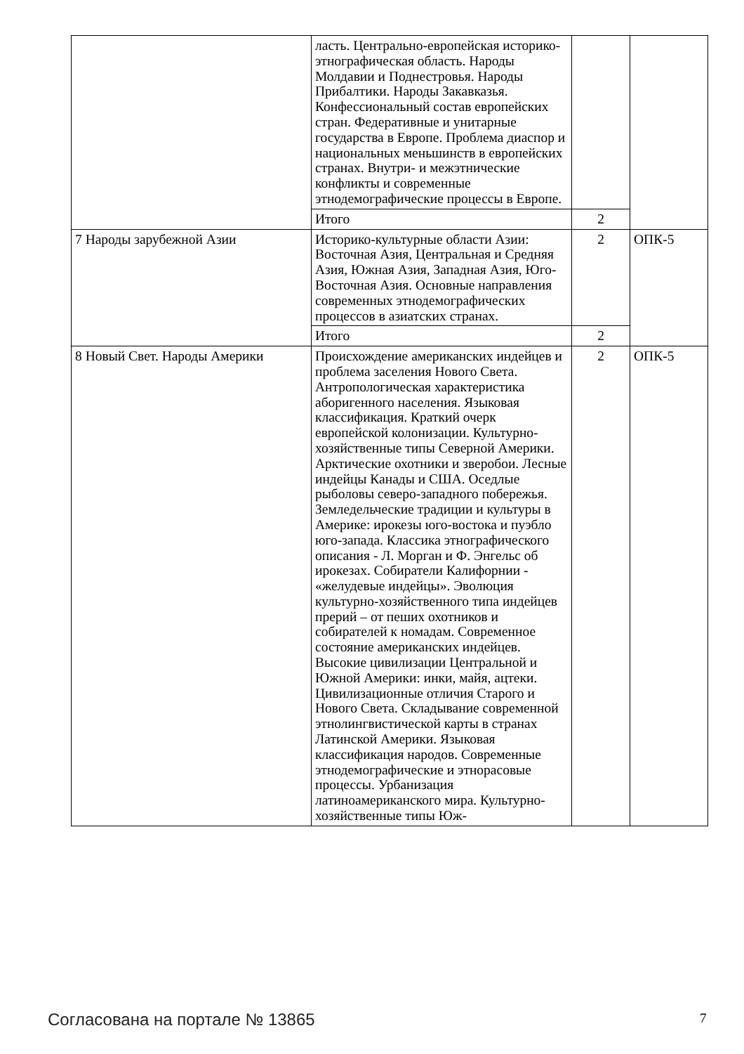| | ласть. Центрально-европейская историко-этнографическая область. Народы Молдавии и Поднестровья. Народы Прибалтики. Народы Закавказья. Конфессиональный состав европейских стран. Федеративные и унитарные государства в Европе. Проблема диаспор и национальных меньшинств в европейских странах. Внутри- и межэтнические конфликты и современные этнодемографические процессы в Европе. | | |
| | Итого | 2 | |
| 7 Народы зарубежной Азии | Историко-культурные области Азии: Восточная Азия, Центральная и Средняя Азия, Южная Азия, Западная Азия, Юго-Восточная Азия. Основные направления современных этнодемографических процессов в азиатских странах. | 2 | ОПК-5 |
| | Итого | 2 | |
| 8 Новый Свет. Народы Америки | Происхождение американских индейцев и проблема заселения Нового Света. Антропологическая характеристика аборигенного населения. Языковая классификация. Краткий очерк европейской колонизации. Культурно-хозяйственные типы Северной Америки. Арктические охотники и зверобои. Лесные индейцы Канады и США. Оседлые рыболовы северо-западного побережья. Земледельческие традиции и культуры в Америке: ирокезы юго-востока и пуэбло юго-запада. Классика этнографического описания - Л. Морган и Ф. Энгельс об ирокезах. Собиратели Калифорнии - «желудевые индейцы». Эволюция культурно-хозяйственного типа индейцев прерий – от пеших охотников и собирателей к номадам. Современное состояние американских индейцев. Высокие цивилизации Центральной и Южной Америки: инки, майя, ацтеки. Цивилизационные отличия Старого и Нового Света. Складывание современной этнолингвистической карты в странах Латинской Америки. Языковая классификация народов. Современные этнодемографические и этнорасовые процессы. Урбанизация латиноамериканского мира. Культурно-хозяйственные типы Юж- | 2 | ОПК-5 |
Согласована на портале № 13865 7